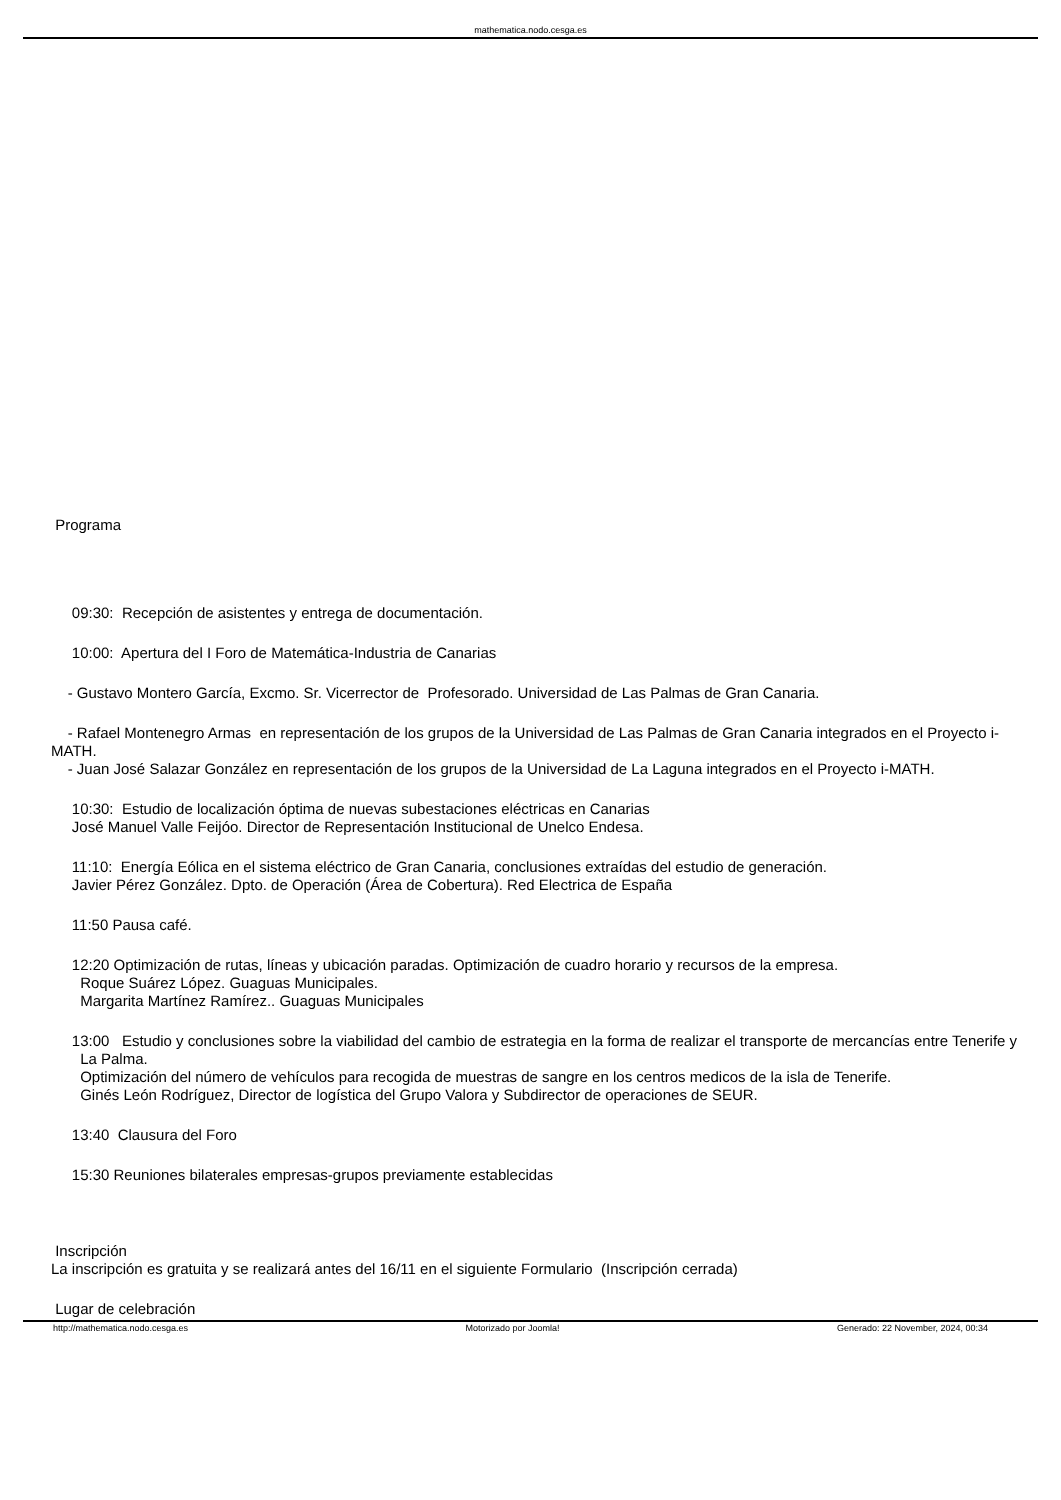mathematica.nodo.cesga.es
Programa
09:30: Recepción de asistentes y entrega de documentación.
10:00: Apertura del I Foro de Matemática-Industria de Canarias
- Gustavo Montero García, Excmo. Sr. Vicerrector de Profesorado. Universidad de Las Palmas de Gran Canaria.
- Rafael Montenegro Armas en representación de los grupos de la Universidad de Las Palmas de Gran Canaria integrados en el Proyecto i-MATH.
- Juan José Salazar González en representación de los grupos de la Universidad de La Laguna integrados en el Proyecto i-MATH.
10:30: Estudio de localización óptima de nuevas subestaciones eléctricas en Canarias
José Manuel Valle Feijóo. Director de Representación Institucional de Unelco Endesa.
11:10: Energía Eólica en el sistema eléctrico de Gran Canaria, conclusiones extraídas del estudio de generación.
Javier Pérez González. Dpto. de Operación (Área de Cobertura). Red Electrica de España
11:50 Pausa café.
12:20 Optimización de rutas, líneas y ubicación paradas. Optimización de cuadro horario y recursos de la empresa.
Roque Suárez López. Guaguas Municipales.
Margarita Martínez Ramírez.. Guaguas Municipales
13:00 Estudio y conclusiones sobre la viabilidad del cambio de estrategia en la forma de realizar el transporte de mercancías entre Tenerife y
La Palma.
Optimización del número de vehículos para recogida de muestras de sangre en los centros medicos de la isla de Tenerife.
Ginés León Rodríguez, Director de logística del Grupo Valora y Subdirector de operaciones de SEUR.
13:40 Clausura del Foro
15:30 Reuniones bilaterales empresas-grupos previamente establecidas
Inscripción
La inscripción es gratuita y se realizará antes del 16/11 en el siguiente Formulario (Inscripción cerrada)
Lugar de celebración
http://mathematica.nodo.cesga.es Motorizado por Joomla! Generado: 22 November, 2024, 00:34